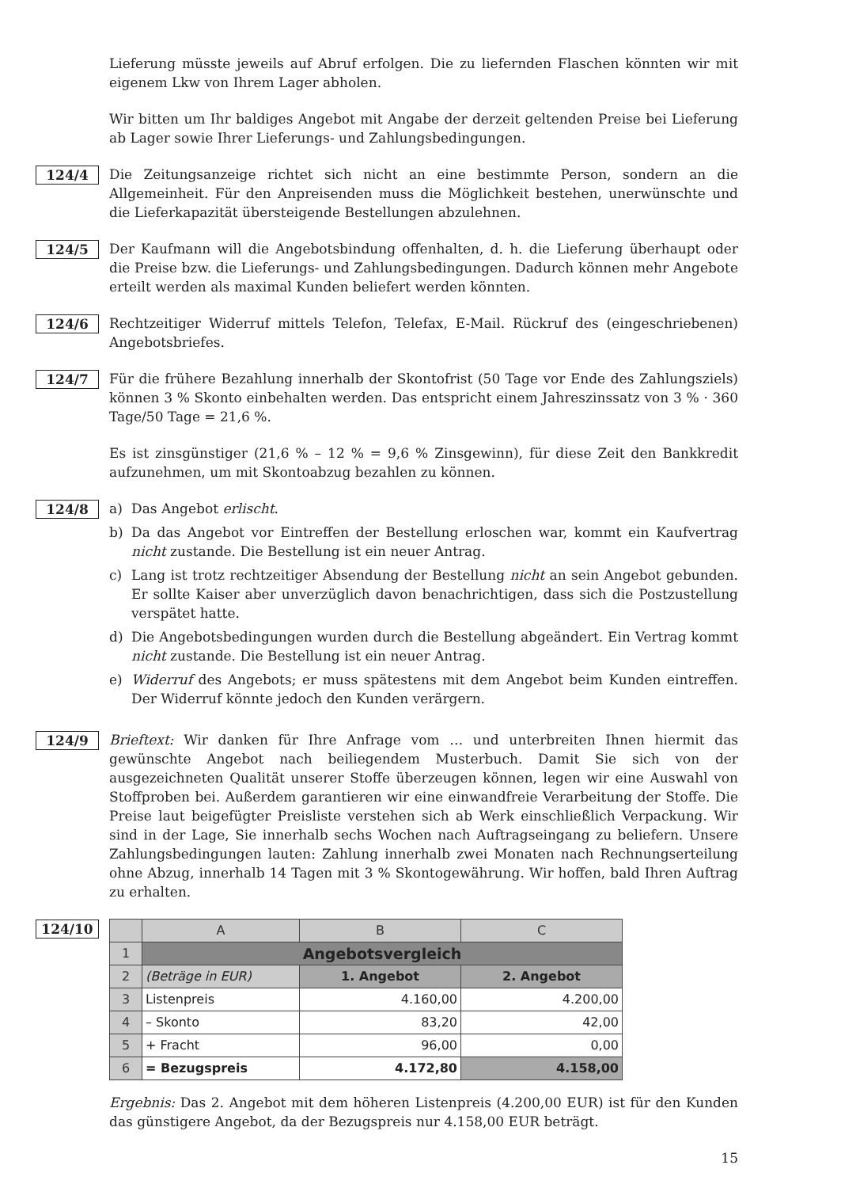Lieferung müsste jeweils auf Abruf erfolgen. Die zu liefernden Flaschen könnten wir mit eigenem Lkw von Ihrem Lager abholen.
Wir bitten um Ihr baldiges Angebot mit Angabe der derzeit geltenden Preise bei Lieferung ab Lager sowie Ihrer Lieferungs- und Zahlungsbedingungen.
124/4
Die Zeitungsanzeige richtet sich nicht an eine bestimmte Person, sondern an die Allgemeinheit. Für den Anpreisenden muss die Möglichkeit bestehen, unerwünschte und die Lieferkapazität übersteigende Bestellungen abzulehnen.
124/5
Der Kaufmann will die Angebotsbindung offenhalten, d. h. die Lieferung überhaupt oder die Preise bzw. die Lieferungs- und Zahlungsbedingungen. Dadurch können mehr Angebote erteilt werden als maximal Kunden beliefert werden könnten.
124/6
Rechtzeitiger Widerruf mittels Telefon, Telefax, E-Mail. Rückruf des (eingeschriebenen) Angebotsbriefes.
124/7
Für die frühere Bezahlung innerhalb der Skontofrist (50 Tage vor Ende des Zahlungsziels) können 3 % Skonto einbehalten werden. Das entspricht einem Jahreszinssatz von 3 % · 360 Tage/50 Tage = 21,6 %.
Es ist zinsgünstiger (21,6 % – 12 % = 9,6 % Zinsgewinn), für diese Zeit den Bankkredit aufzunehmen, um mit Skontoabzug bezahlen zu können.
124/8
a) Das Angebot erlischt.
b) Da das Angebot vor Eintreffen der Bestellung erloschen war, kommt ein Kaufvertrag nicht zustande. Die Bestellung ist ein neuer Antrag.
c) Lang ist trotz rechtzeitiger Absendung der Bestellung nicht an sein Angebot gebunden. Er sollte Kaiser aber unverzüglich davon benachrichtigen, dass sich die Postzustellung verspätet hatte.
d) Die Angebotsbedingungen wurden durch die Bestellung abgeändert. Ein Vertrag kommt nicht zustande. Die Bestellung ist ein neuer Antrag.
e) Widerruf des Angebots; er muss spätestens mit dem Angebot beim Kunden eintreffen. Der Widerruf könnte jedoch den Kunden verärgern.
124/9
Brieftext: Wir danken für Ihre Anfrage vom … und unterbreiten Ihnen hiermit das gewünschte Angebot nach beiliegendem Musterbuch. Damit Sie sich von der ausgezeichneten Qualität unserer Stoffe überzeugen können, legen wir eine Auswahl von Stoffproben bei. Außerdem garantieren wir eine einwandfreie Verarbeitung der Stoffe. Die Preise laut beigefügter Preisliste verstehen sich ab Werk einschließlich Verpackung. Wir sind in der Lage, Sie innerhalb sechs Wochen nach Auftragseingang zu beliefern. Unsere Zahlungsbedingungen lauten: Zahlung innerhalb zwei Monaten nach Rechnungserteilung ohne Abzug, innerhalb 14 Tagen mit 3 % Skontogewährung. Wir hoffen, bald Ihren Auftrag zu erhalten.
124/10
| | A | B | C |
| 1 | Angebotsvergleich | | |
| 2 | (Beträge in EUR) | 1. Angebot | 2. Angebot |
| 3 | Listenpreis | 4.160,00 | 4.200,00 |
| 4 | – Skonto | 83,20 | 42,00 |
| 5 | + Fracht | 96,00 | 0,00 |
| 6 | = Bezugspreis | 4.172,80 | 4.158,00 |
Ergebnis: Das 2. Angebot mit dem höheren Listenpreis (4.200,00 EUR) ist für den Kunden das günstigere Angebot, da der Bezugspreis nur 4.158,00 EUR beträgt.
15